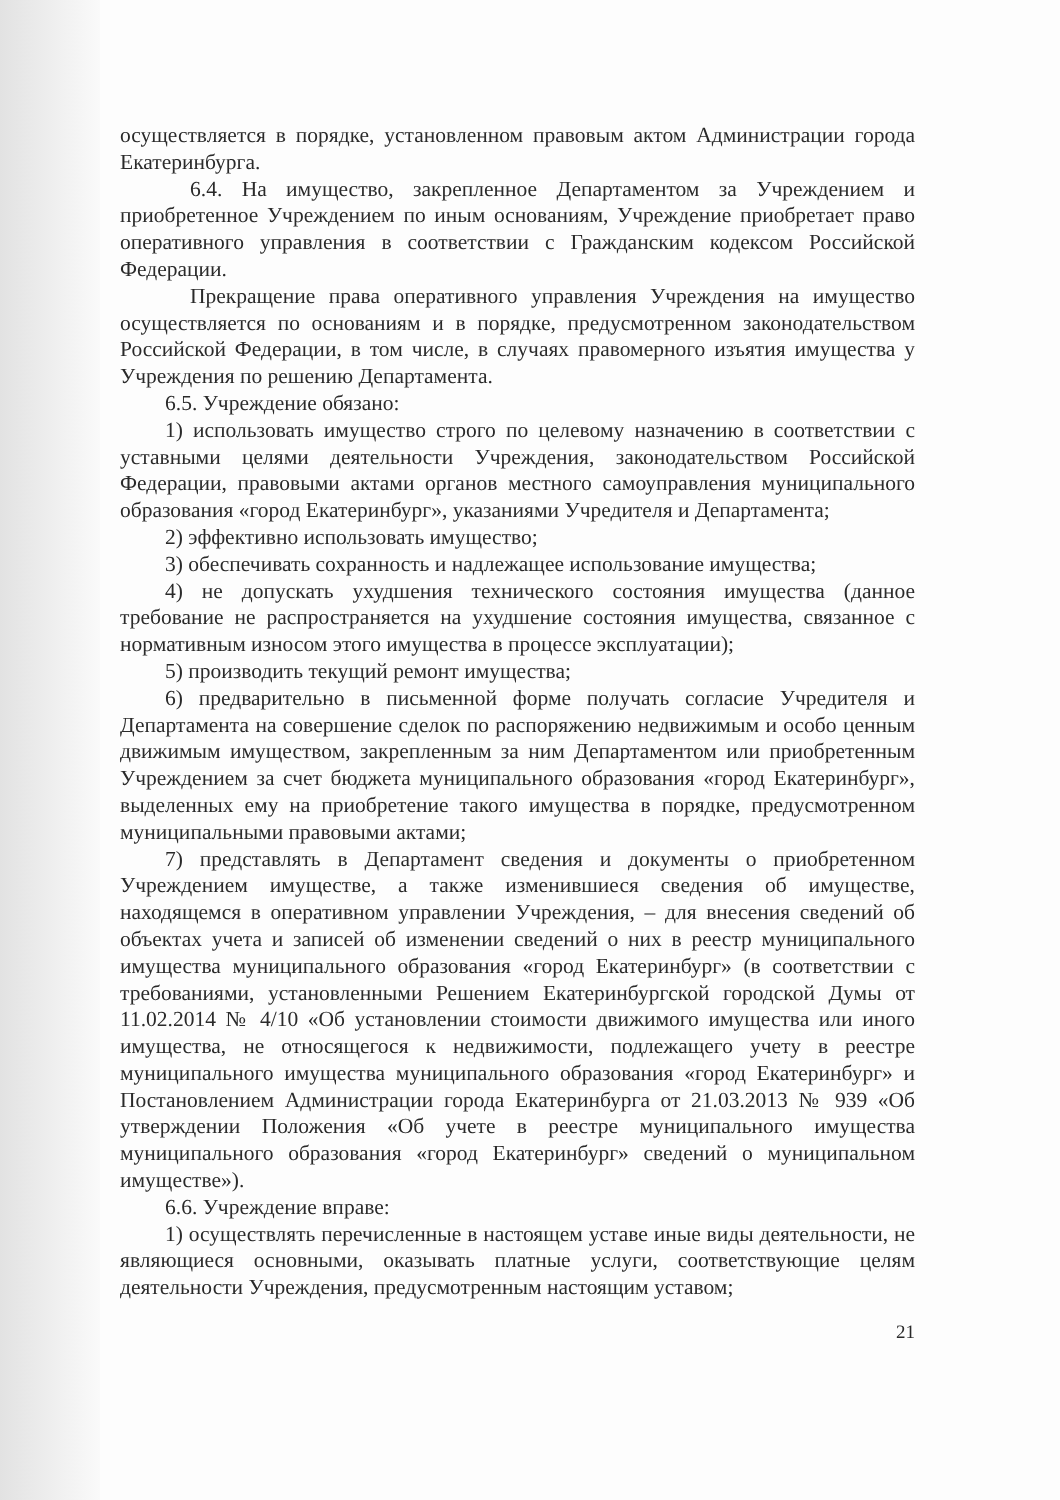осуществляется в порядке, установленном правовым актом Администрации города Екатеринбурга.
6.4. На имущество, закрепленное Департаментом за Учреждением и приобретенное Учреждением по иным основаниям, Учреждение приобретает право оперативного управления в соответствии с Гражданским кодексом Российской Федерации.
Прекращение права оперативного управления Учреждения на имущество осуществляется по основаниям и в порядке, предусмотренном законодательством Российской Федерации, в том числе, в случаях правомерного изъятия имущества у Учреждения по решению Департамента.
6.5. Учреждение обязано:
1) использовать имущество строго по целевому назначению в соответствии с уставными целями деятельности Учреждения, законодательством Российской Федерации, правовыми актами органов местного самоуправления муниципального образования «город Екатеринбург», указаниями Учредителя и Департамента;
2) эффективно использовать имущество;
3) обеспечивать сохранность и надлежащее использование имущества;
4) не допускать ухудшения технического состояния имущества (данное требование не распространяется на ухудшение состояния имущества, связанное с нормативным износом этого имущества в процессе эксплуатации);
5) производить текущий ремонт имущества;
6) предварительно в письменной форме получать согласие Учредителя и Департамента на совершение сделок по распоряжению недвижимым и особо ценным движимым имуществом, закрепленным за ним Департаментом или приобретенным Учреждением за счет бюджета муниципального образования «город Екатеринбург», выделенных ему на приобретение такого имущества в порядке, предусмотренном муниципальными правовыми актами;
7) представлять в Департамент сведения и документы о приобретенном Учреждением имуществе, а также изменившиеся сведения об имуществе, находящемся в оперативном управлении Учреждения, – для внесения сведений об объектах учета и записей об изменении сведений о них в реестр муниципального имущества муниципального образования «город Екатеринбург» (в соответствии с требованиями, установленными Решением Екатеринбургской городской Думы от 11.02.2014 № 4/10 «Об установлении стоимости движимого имущества или иного имущества, не относящегося к недвижимости, подлежащего учету в реестре муниципального имущества муниципального образования «город Екатеринбург» и Постановлением Администрации города Екатеринбурга от 21.03.2013 № 939 «Об утверждении Положения «Об учете в реестре муниципального имущества муниципального образования «город Екатеринбург» сведений о муниципальном имуществе»).
6.6. Учреждение вправе:
1) осуществлять перечисленные в настоящем уставе иные виды деятельности, не являющиеся основными, оказывать платные услуги, соответствующие целям деятельности Учреждения, предусмотренным настоящим уставом;
21